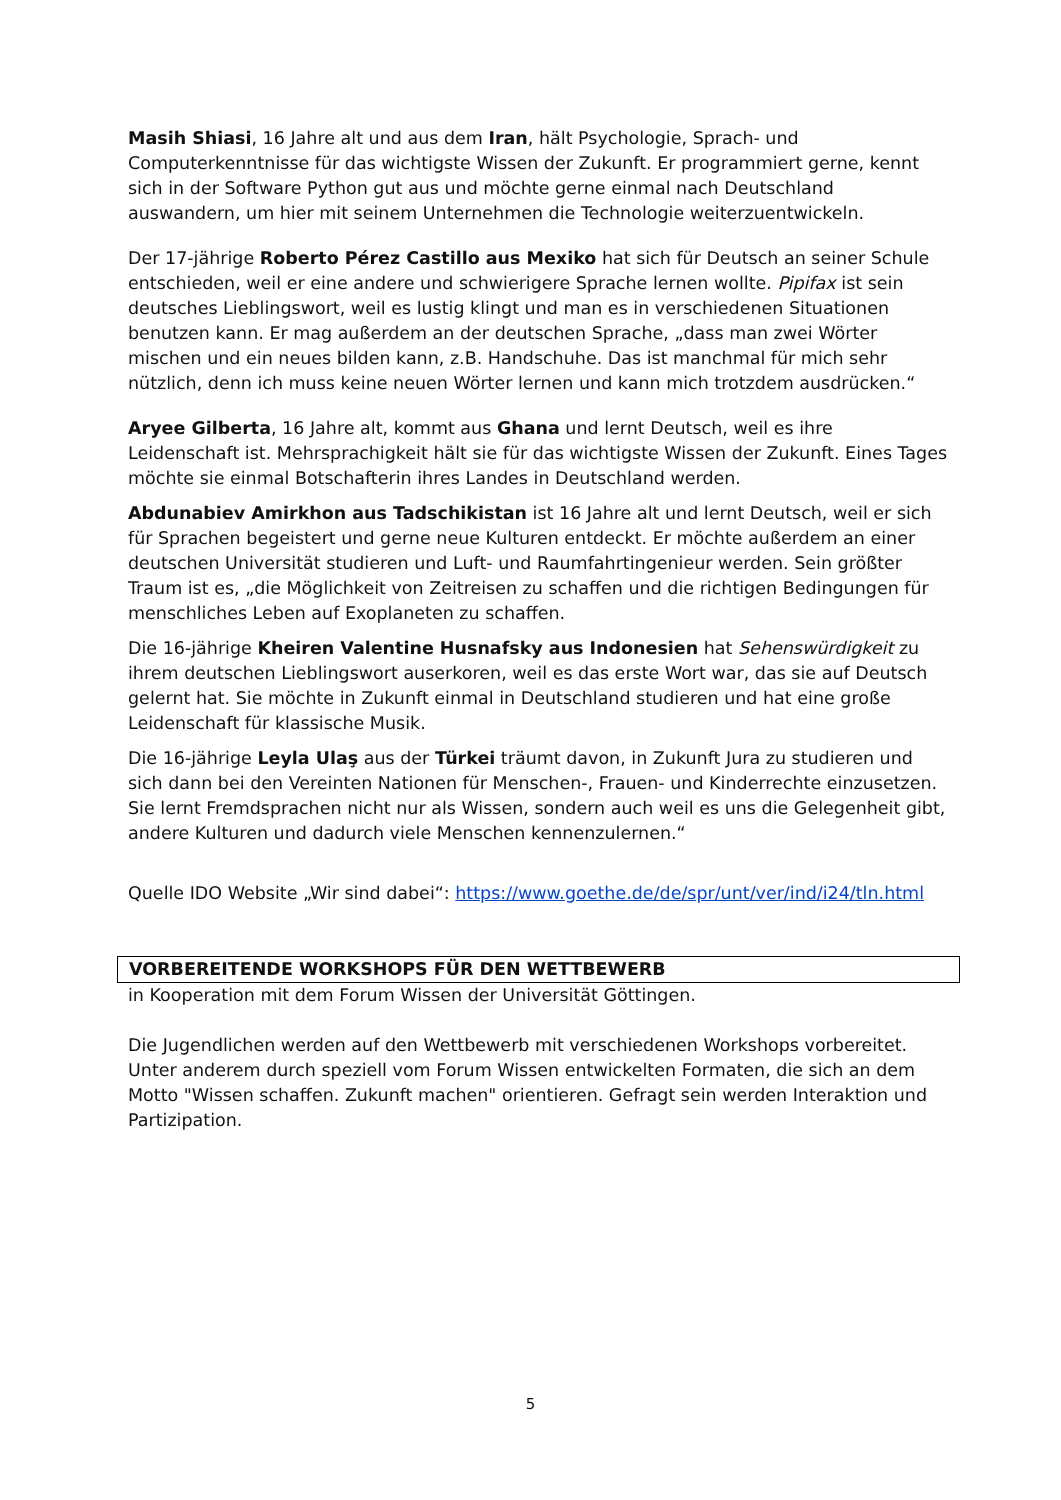Masih Shiasi, 16 Jahre alt und aus dem Iran, hält Psychologie, Sprach- und Computerkenntnisse für das wichtigste Wissen der Zukunft. Er programmiert gerne, kennt sich in der Software Python gut aus und möchte gerne einmal nach Deutschland auswandern, um hier mit seinem Unternehmen die Technologie weiterzuentwickeln.
Der 17-jährige Roberto Pérez Castillo aus Mexiko hat sich für Deutsch an seiner Schule entschieden, weil er eine andere und schwierigere Sprache lernen wollte. Pipifax ist sein deutsches Lieblingswort, weil es lustig klingt und man es in verschiedenen Situationen benutzen kann. Er mag außerdem an der deutschen Sprache, „dass man zwei Wörter mischen und ein neues bilden kann, z.B. Handschuhe. Das ist manchmal für mich sehr nützlich, denn ich muss keine neuen Wörter lernen und kann mich trotzdem ausdrücken.“
Aryee Gilberta, 16 Jahre alt, kommt aus Ghana und lernt Deutsch, weil es ihre Leidenschaft ist. Mehrsprachigkeit hält sie für das wichtigste Wissen der Zukunft. Eines Tages möchte sie einmal Botschafterin ihres Landes in Deutschland werden.
Abdunabiev Amirkhon aus Tadschikistan ist 16 Jahre alt und lernt Deutsch, weil er sich für Sprachen begeistert und gerne neue Kulturen entdeckt. Er möchte außerdem an einer deutschen Universität studieren und Luft- und Raumfahrtingenieur werden. Sein größter Traum ist es, „die Möglichkeit von Zeitreisen zu schaffen und die richtigen Bedingungen für menschliches Leben auf Exoplaneten zu schaffen.
Die 16-jährige Kheiren Valentine Husnafsky aus Indonesien hat Sehenswürdigkeit zu ihrem deutschen Lieblingswort auserkoren, weil es das erste Wort war, das sie auf Deutsch gelernt hat. Sie möchte in Zukunft einmal in Deutschland studieren und hat eine große Leidenschaft für klassische Musik.
Die 16-jährige Leyla Ulaş aus der Türkei träumt davon, in Zukunft Jura zu studieren und sich dann bei den Vereinten Nationen für Menschen-, Frauen- und Kinderrechte einzusetzen. Sie lernt Fremdsprachen nicht nur als Wissen, sondern auch weil es uns die Gelegenheit gibt, andere Kulturen und dadurch viele Menschen kennenzulernen.“
Quelle IDO Website „Wir sind dabei“: https://www.goethe.de/de/spr/unt/ver/ind/i24/tln.html
VORBEREITENDE WORKSHOPS FÜR DEN WETTBEWERB
in Kooperation mit dem Forum Wissen der Universität Göttingen.
Die Jugendlichen werden auf den Wettbewerb mit verschiedenen Workshops vorbereitet. Unter anderem durch speziell vom Forum Wissen entwickelten Formaten, die sich an dem Motto "Wissen schaffen. Zukunft machen" orientieren. Gefragt sein werden Interaktion und Partizipation.
5